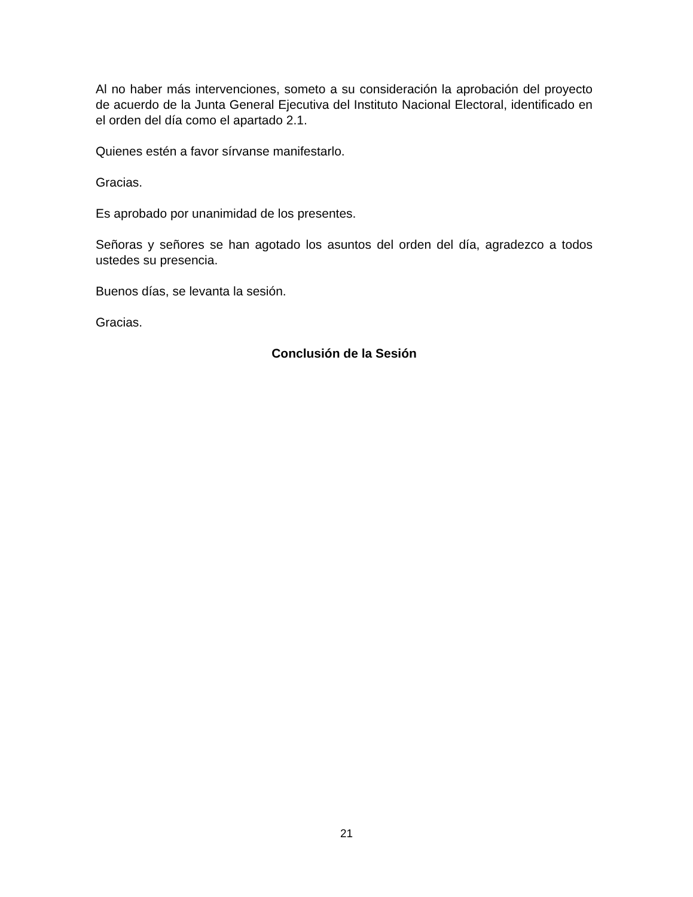Al no haber más intervenciones, someto a su consideración la aprobación del proyecto de acuerdo de la Junta General Ejecutiva del Instituto Nacional Electoral, identificado en el orden del día como el apartado 2.1.
Quienes estén a favor sírvanse manifestarlo.
Gracias.
Es aprobado por unanimidad de los presentes.
Señoras y señores se han agotado los asuntos del orden del día, agradezco a todos ustedes su presencia.
Buenos días, se levanta la sesión.
Gracias.
Conclusión de la Sesión
21